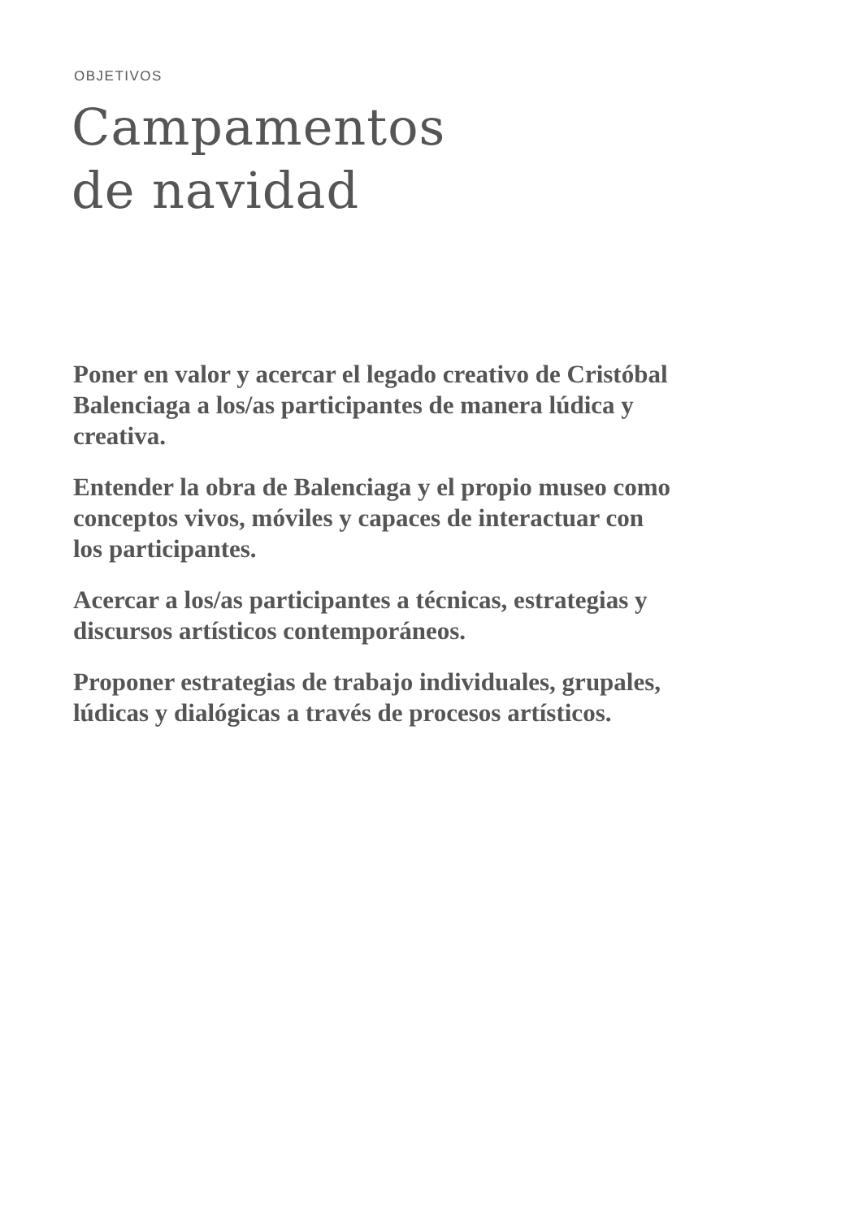OBJETIVOS
Campamentos
de navidad
Poner en valor y acercar el legado creativo de Cristóbal Balenciaga a los/as participantes de manera lúdica y creativa.
Entender la obra de Balenciaga y el propio museo como conceptos vivos, móviles y capaces de interactuar con los participantes.
Acercar a los/as participantes a técnicas, estrategias y discursos artísticos contemporáneos.
Proponer estrategias de trabajo individuales, grupales, lúdicas y dialógicas a través de procesos artísticos.